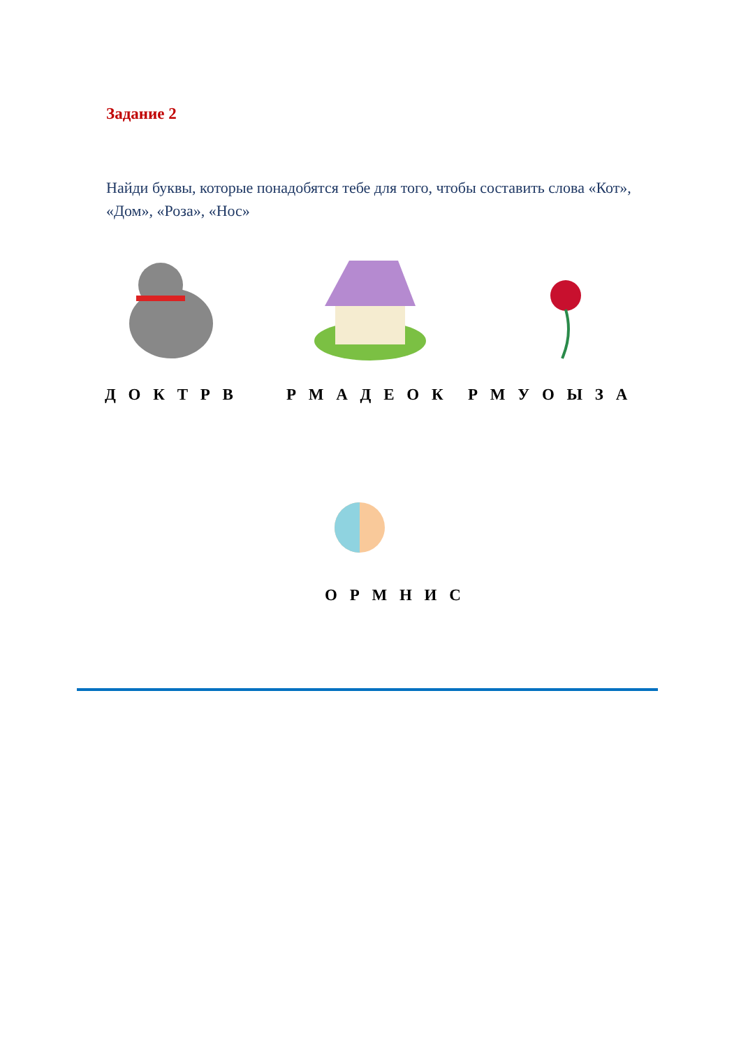Задание 2
Найди буквы, которые понадобятся тебе для того, чтобы составить слова «Кот», «Дом», «Роза», «Нос»
Д О К Т Р В Р М А Д Е О К Р М У О Ы З А
О Р М Н И С